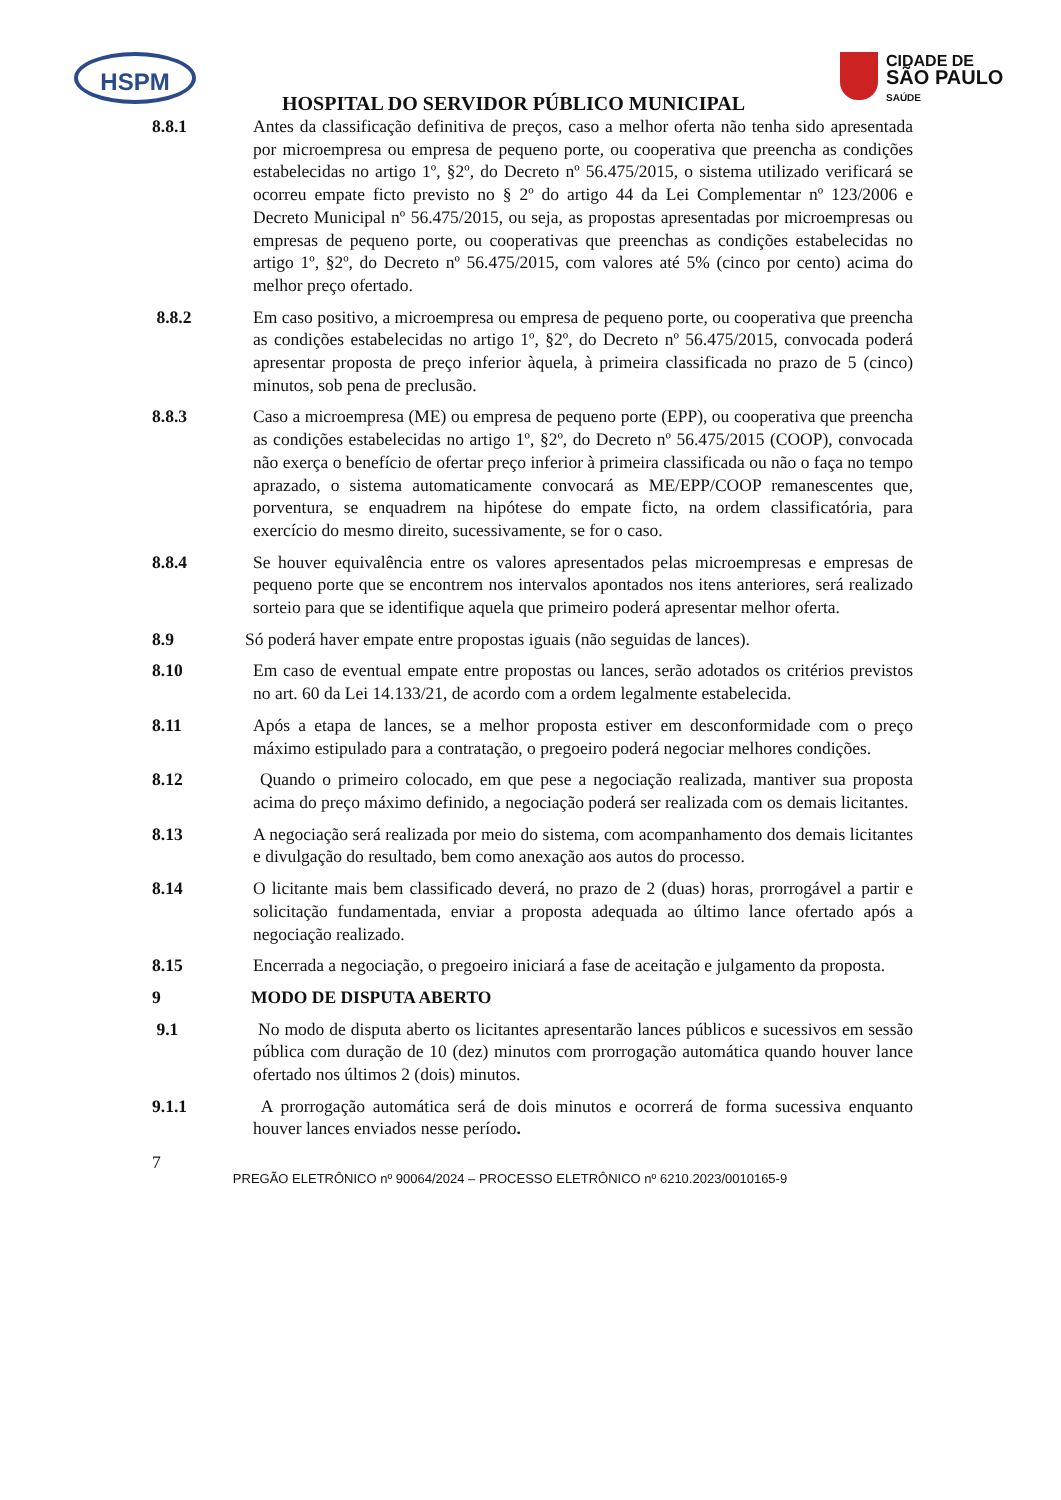HSPM
CIDADE DE
SÃO PAULO
SAÚDE
HOSPITAL DO SERVIDOR PÚBLICO MUNICIPAL
8.8.1 Antes da classificação definitiva de preços, caso a melhor oferta não tenha sido apresentada por microempresa ou empresa de pequeno porte, ou cooperativa que preencha as condições estabelecidas no artigo 1º, §2º, do Decreto nº 56.475/2015, o sistema utilizado verificará se ocorreu empate ficto previsto no § 2º do artigo 44 da Lei Complementar nº 123/2006 e Decreto Municipal nº 56.475/2015, ou seja, as propostas apresentadas por microempresas ou empresas de pequeno porte, ou cooperativas que preenchas as condições estabelecidas no artigo 1º, §2º, do Decreto nº 56.475/2015, com valores até 5% (cinco por cento) acima do melhor preço ofertado.
8.8.2 Em caso positivo, a microempresa ou empresa de pequeno porte, ou cooperativa que preencha as condições estabelecidas no artigo 1º, §2º, do Decreto nº 56.475/2015, convocada poderá apresentar proposta de preço inferior àquela, à primeira classificada no prazo de 5 (cinco) minutos, sob pena de preclusão.
8.8.3 Caso a microempresa (ME) ou empresa de pequeno porte (EPP), ou cooperativa que preencha as condições estabelecidas no artigo 1º, §2º, do Decreto nº 56.475/2015 (COOP), convocada não exerça o benefício de ofertar preço inferior à primeira classificada ou não o faça no tempo aprazado, o sistema automaticamente convocará as ME/EPP/COOP remanescentes que, porventura, se enquadrem na hipótese do empate ficto, na ordem classificatória, para exercício do mesmo direito, sucessivamente, se for o caso.
8.8.4 Se houver equivalência entre os valores apresentados pelas microempresas e empresas de pequeno porte que se encontrem nos intervalos apontados nos itens anteriores, será realizado sorteio para que se identifique aquela que primeiro poderá apresentar melhor oferta.
8.9 Só poderá haver empate entre propostas iguais (não seguidas de lances).
8.10 Em caso de eventual empate entre propostas ou lances, serão adotados os critérios previstos no art. 60 da Lei 14.133/21, de acordo com a ordem legalmente estabelecida.
8.11 Após a etapa de lances, se a melhor proposta estiver em desconformidade com o preço máximo estipulado para a contratação, o pregoeiro poderá negociar melhores condições.
8.12 Quando o primeiro colocado, em que pese a negociação realizada, mantiver sua proposta acima do preço máximo definido, a negociação poderá ser realizada com os demais licitantes.
8.13 A negociação será realizada por meio do sistema, com acompanhamento dos demais licitantes e divulgação do resultado, bem como anexação aos autos do processo.
8.14 O licitante mais bem classificado deverá, no prazo de 2 (duas) horas, prorrogável a partir e solicitação fundamentada, enviar a proposta adequada ao último lance ofertado após a negociação realizado.
8.15 Encerrada a negociação, o pregoeiro iniciará a fase de aceitação e julgamento da proposta.
9 MODO DE DISPUTA ABERTO
9.1 No modo de disputa aberto os licitantes apresentarão lances públicos e sucessivos em sessão pública com duração de 10 (dez) minutos com prorrogação automática quando houver lance ofertado nos últimos 2 (dois) minutos.
9.1.1 A prorrogação automática será de dois minutos e ocorrerá de forma sucessiva enquanto houver lances enviados nesse período.
7
PREGÃO ELETRÔNICO nº 90064/2024 – PROCESSO ELETRÔNICO nº 6210.2023/0010165-9